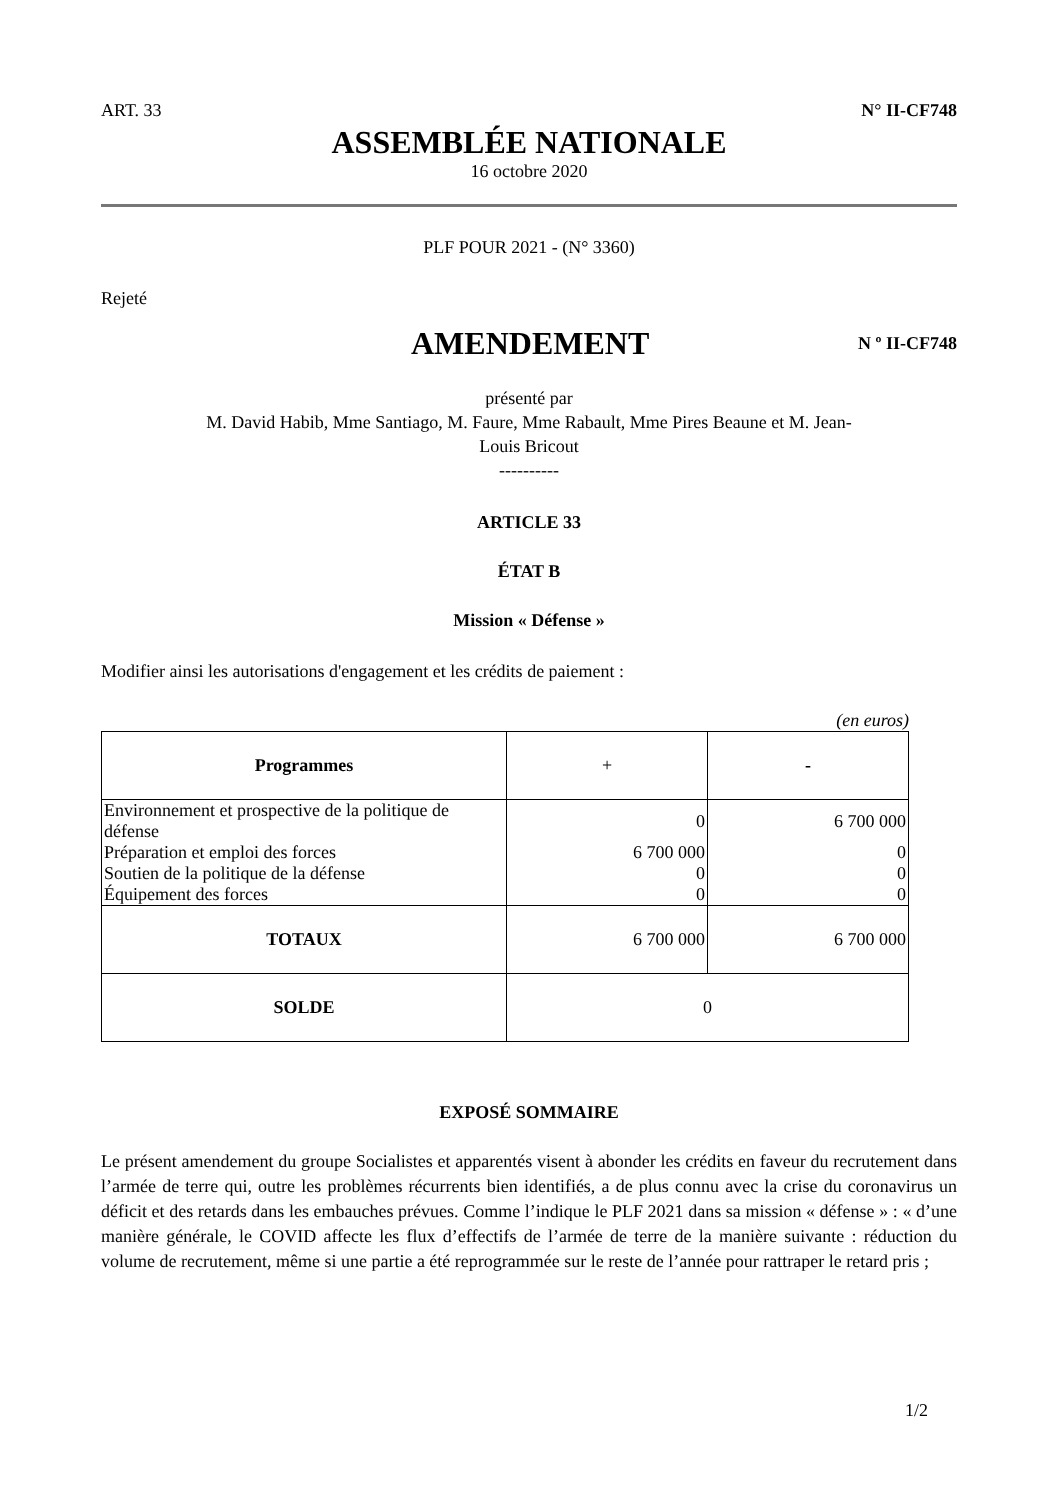ART. 33 N° II-CF748
ASSEMBLÉE NATIONALE
16 octobre 2020
PLF POUR 2021 - (N° 3360)
Rejeté
AMENDEMENT
N º II-CF748
présenté par
M. David Habib, Mme Santiago, M. Faure, Mme Rabault, Mme Pires Beaune et M. Jean-
Louis Bricout
----------
ARTICLE 33
ÉTAT B
Mission « Défense »
Modifier ainsi les autorisations d'engagement et les crédits de paiement :
(en euros)
| Programmes | + | - |
| --- | --- | --- |
| Environnement et prospective de la politique de défense | 0 | 6 700 000 |
| Préparation et emploi des forces | 6 700 000 | 0 |
| Soutien de la politique de la défense | 0 | 0 |
| Équipement des forces | 0 | 0 |
| TOTAUX | 6 700 000 | 6 700 000 |
| SOLDE | 0 | |
EXPOSÉ SOMMAIRE
Le présent amendement du groupe Socialistes et apparentés visent à abonder les crédits en faveur du recrutement dans l’armée de terre qui, outre les problèmes récurrents bien identifiés, a de plus connu avec la crise du coronavirus un déficit et des retards dans les embauches prévues. Comme l’indique le PLF 2021 dans sa mission « défense » : « d’une manière générale, le COVID affecte les flux d’effectifs de l’armée de terre de la manière suivante : réduction du volume de recrutement, même si une partie a été reprogrammée sur le reste de l’année pour rattraper le retard pris ;
1/2